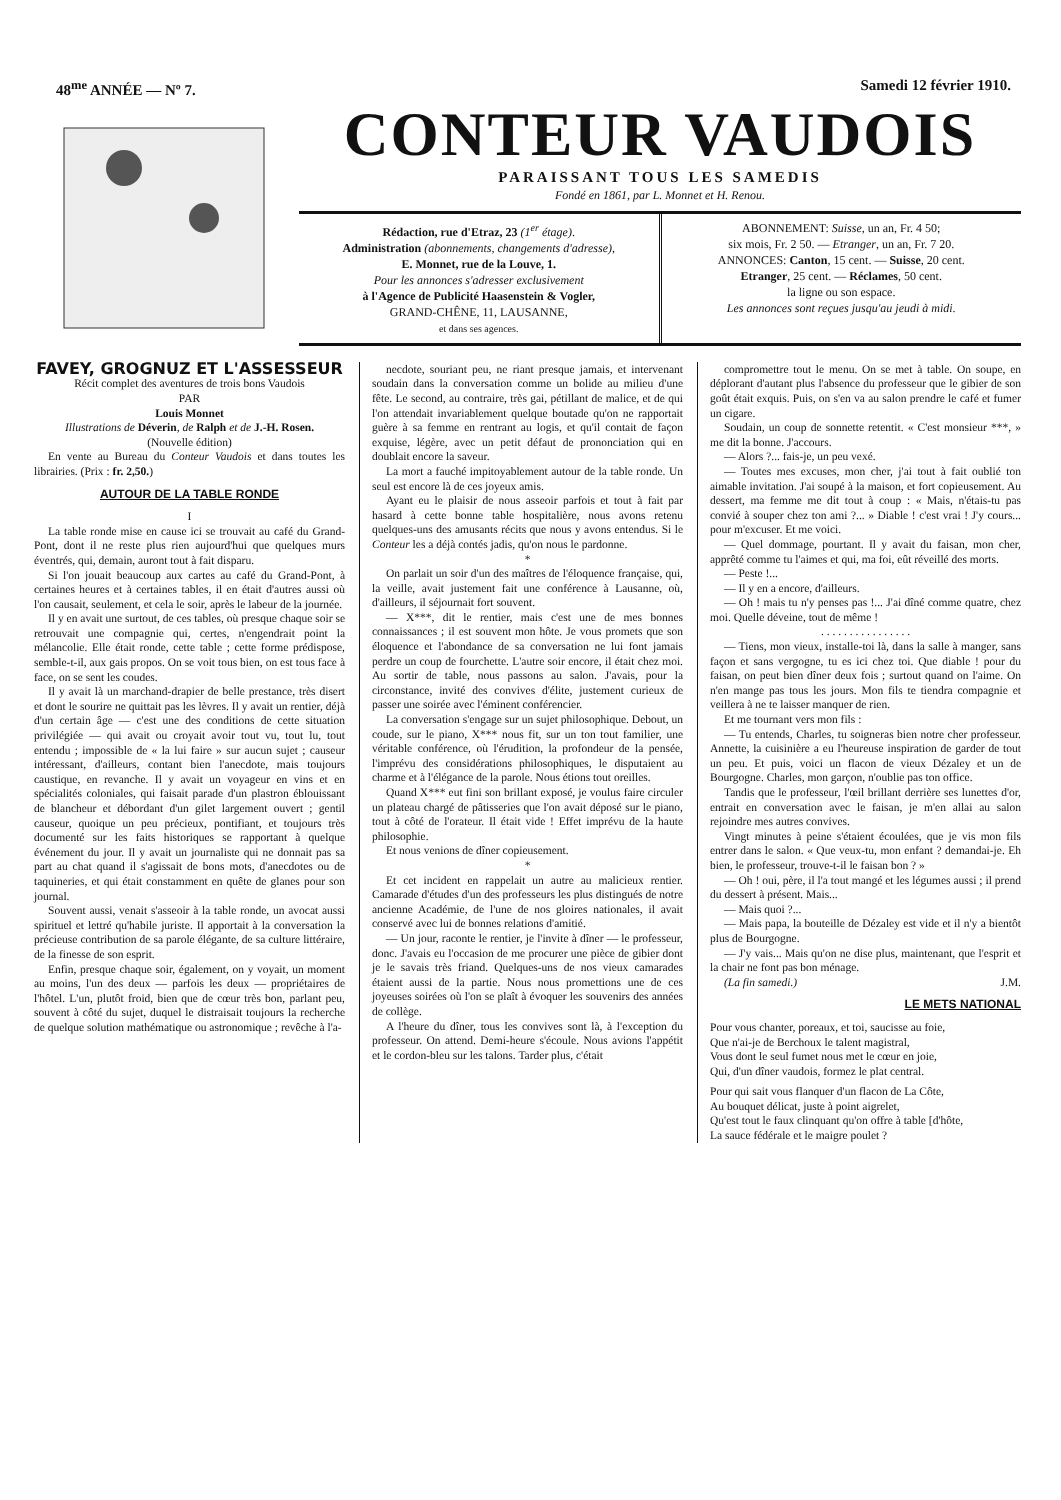48<sup>me</sup> ANNÉE — Nº 7. Samedi 12 février 1910.
CONTEUR VAUDOIS
PARAISSANT TOUS LES SAMEDIS
Fondé en 1861, par L. Monnet et H. Renou.
Rédaction, rue d'Etraz, 23 (1<sup>er</sup> étage).
Administration (abonnements, changements d'adresse),
E. Monnet, rue de la Louve, 1.
Pour les annonces s'adresser exclusivement
à l'Agence de Publicité Haasenstein & Vogler,
GRAND-CHÊNE, 11, LAUSANNE,
et dans ses agences.
ABONNEMENT: Suisse, un an, Fr. 4 50;
six mois, Fr. 2 50. — Etranger, un an, Fr. 7 20.
ANNONCES: Canton, 15 cent. — Suisse, 20 cent.
Etranger, 25 cent. — Réclames, 50 cent.
la ligne ou son espace.
Les annonces sont reçues jusqu'au jeudi à midi.
FAVEY, GROGNUZ ET L'ASSESSEUR
Récit complet des aventures de trois bons Vaudois
PAR
Louis Monnet
Illustrations de Déverin, de Ralph et de J.-H. Rosen.
(Nouvelle édition)
En vente au Bureau du Conteur Vaudois et dans toutes les librairies. (Prix : fr. 2,50.)
AUTOUR DE LA TABLE RONDE
I
La table ronde mise en cause ici se trouvait au café du Grand-Pont, dont il ne reste plus rien aujourd'hui que quelques murs éventrés, qui, demain, auront tout à fait disparu.
Si l'on jouait beaucoup aux cartes au café du Grand-Pont, à certaines heures et à certaines tables, il en était d'autres aussi où l'on causait, seulement, et cela le soir, après le labeur de la journée.
Il y en avait une surtout, de ces tables, où presque chaque soir se retrouvait une compagnie qui, certes, n'engendrait point la mélancolie. Elle était ronde, cette table ; cette forme prédispose, semble-t-il, aux gais propos. On se voit tous bien, on est tous face à face, on se sent les coudes.
Il y avait là un marchand-drapier de belle prestance, très disert et dont le sourire ne quittait pas les lèvres. Il y avait un rentier, déjà d'un certain âge — c'est une des conditions de cette situation privilégiée — qui avait ou croyait avoir tout vu, tout lu, tout entendu ; impossible de « la lui faire » sur aucun sujet ; causeur intéressant, d'ailleurs, contant bien l'anecdote, mais toujours caustique, en revanche. Il y avait un voyageur en vins et en spécialités coloniales, qui faisait parade d'un plastron éblouissant de blancheur et débordant d'un gilet largement ouvert ; gentil causeur, quoique un peu précieux, pontifiant, et toujours très documenté sur les faits historiques se rapportant à quelque événement du jour. Il y avait un journaliste qui ne donnait pas sa part au chat quand il s'agissait de bons mots, d'anecdotes ou de taquineries, et qui était constamment en quête de glanes pour son journal.
Souvent aussi, venait s'asseoir à la table ronde, un avocat aussi spirituel et lettré qu'habile juriste. Il apportait à la conversation la précieuse contribution de sa parole élégante, de sa culture littéraire, de la finesse de son esprit.
Enfin, presque chaque soir, également, on y voyait, un moment au moins, l'un des deux — parfois les deux — propriétaires de l'hôtel. L'un, plutôt froid, bien que de cœur très bon, parlant peu, souvent à côté du sujet, duquel le distraisait toujours la recherche de quelque solution mathématique ou astronomique ; revêche à l'a-
necdote, souriant peu, ne riant presque jamais, et intervenant soudain dans la conversation comme un bolide au milieu d'une fête. Le second, au contraire, très gai, pétillant de malice, et de qui l'on attendait invariablement quelque boutade qu'on ne rapportait guère à sa femme en rentrant au logis, et qu'il contait de façon exquise, légère, avec un petit défaut de prononciation qui en doublait encore la saveur.
La mort a fauché impitoyablement autour de la table ronde. Un seul est encore là de ces joyeux amis.
Ayant eu le plaisir de nous asseoir parfois et tout à fait par hasard à cette bonne table hospitalière, nous avons retenu quelques-uns des amusants récits que nous y avons entendus. Si le Conteur les a déjà contés jadis, qu'on nous le pardonne.
*
On parlait un soir d'un des maîtres de l'éloquence française, qui, la veille, avait justement fait une conférence à Lausanne, où, d'ailleurs, il séjournait fort souvent.
— X***, dit le rentier, mais c'est une de mes bonnes connaissances ; il est souvent mon hôte. Je vous promets que son éloquence et l'abondance de sa conversation ne lui font jamais perdre un coup de fourchette. L'autre soir encore, il était chez moi. Au sortir de table, nous passons au salon. J'avais, pour la circonstance, invité des convives d'élite, justement curieux de passer une soirée avec l'éminent conférencier.
La conversation s'engage sur un sujet philosophique. Debout, un coude, sur le piano, X*** nous fit, sur un ton tout familier, une véritable conférence, où l'érudition, la profondeur de la pensée, l'imprévu des considérations philosophiques, le disputaient au charme et à l'élégance de la parole. Nous étions tout oreilles.
Quand X*** eut fini son brillant exposé, je voulus faire circuler un plateau chargé de pâtisseries que l'on avait déposé sur le piano, tout à côté de l'orateur. Il était vide ! Effet imprévu de la haute philosophie.
Et nous venions de dîner copieusement.
*
Et cet incident en rappelait un autre au malicieux rentier. Camarade d'études d'un des professeurs les plus distingués de notre ancienne Académie, de l'une de nos gloires nationales, il avait conservé avec lui de bonnes relations d'amitié.
— Un jour, raconte le rentier, je l'invite à dîner — le professeur, donc. J'avais eu l'occasion de me procurer une pièce de gibier dont je le savais très friand. Quelques-uns de nos vieux camarades étaient aussi de la partie. Nous nous promettions une de ces joyeuses soirées où l'on se plaît à évoquer les souvenirs des années de collège.
A l'heure du dîner, tous les convives sont là, à l'exception du professeur. On attend. Demi-heure s'écoule. Nous avions l'appétit et le cordon-bleu sur les talons. Tarder plus, c'était
compromettre tout le menu. On se met à table. On soupe, en déplorant d'autant plus l'absence du professeur que le gibier de son goût était exquis. Puis, on s'en va au salon prendre le café et fumer un cigare.
Soudain, un coup de sonnette retentit. « C'est monsieur ***, » me dit la bonne. J'accours.
— Alors ?... fais-je, un peu vexé.
— Toutes mes excuses, mon cher, j'ai tout à fait oublié ton aimable invitation. J'ai soupé à la maison, et fort copieusement. Au dessert, ma femme me dit tout à coup : « Mais, n'étais-tu pas convié à souper chez ton ami ?... » Diable ! c'est vrai ! J'y cours... pour m'excuser. Et me voici.
— Quel dommage, pourtant. Il y avait du faisan, mon cher, apprêté comme tu l'aimes et qui, ma foi, eût réveillé des morts.
— Peste !...
— Il y en a encore, d'ailleurs.
— Oh ! mais tu n'y penses pas !... J'ai dîné comme quatre, chez moi. Quelle déveine, tout de même !
. . . . . . . . . . . . . . . .
— Tiens, mon vieux, installe-toi là, dans la salle à manger, sans façon et sans vergogne, tu es ici chez toi. Que diable ! pour du faisan, on peut bien dîner deux fois ; surtout quand on l'aime. On n'en mange pas tous les jours. Mon fils te tiendra compagnie et veillera à ne te laisser manquer de rien.
Et me tournant vers mon fils :
— Tu entends, Charles, tu soigneras bien notre cher professeur. Annette, la cuisinière a eu l'heureuse inspiration de garder de tout un peu. Et puis, voici un flacon de vieux Dézaley et un de Bourgogne. Charles, mon garçon, n'oublie pas ton office.
Tandis que le professeur, l'œil brillant derrière ses lunettes d'or, entrait en conversation avec le faisan, je m'en allai au salon rejoindre mes autres convives.
Vingt minutes à peine s'étaient écoulées, que je vis mon fils entrer dans le salon. « Que veux-tu, mon enfant ? demandai-je. Eh bien, le professeur, trouve-t-il le faisan bon ? »
— Oh ! oui, père, il l'a tout mangé et les légumes aussi ; il prend du dessert à présent. Mais...
— Mais quoi ?...
— Mais papa, la bouteille de Dézaley est vide et il n'y a bientôt plus de Bourgogne.
— J'y vais... Mais qu'on ne dise plus, maintenant, que l'esprit et la chair ne font pas bon ménage.
(La fin samedi.) J.M.
LE METS NATIONAL
Pour vous chanter, poreaux, et toi, saucisse au foie,
Que n'ai-je de Berchoux le talent magistral,
Vous dont le seul fumet nous met le cœur en joie,
Qui, d'un dîner vaudois, formez le plat central.
Pour qui sait vous flanquer d'un flacon de La Côte,
Au bouquet délicat, juste à point aigrelet,
Qu'est tout le faux clinquant qu'on offre à table [d'hôte,
La sauce fédérale et le maigre poulet ?